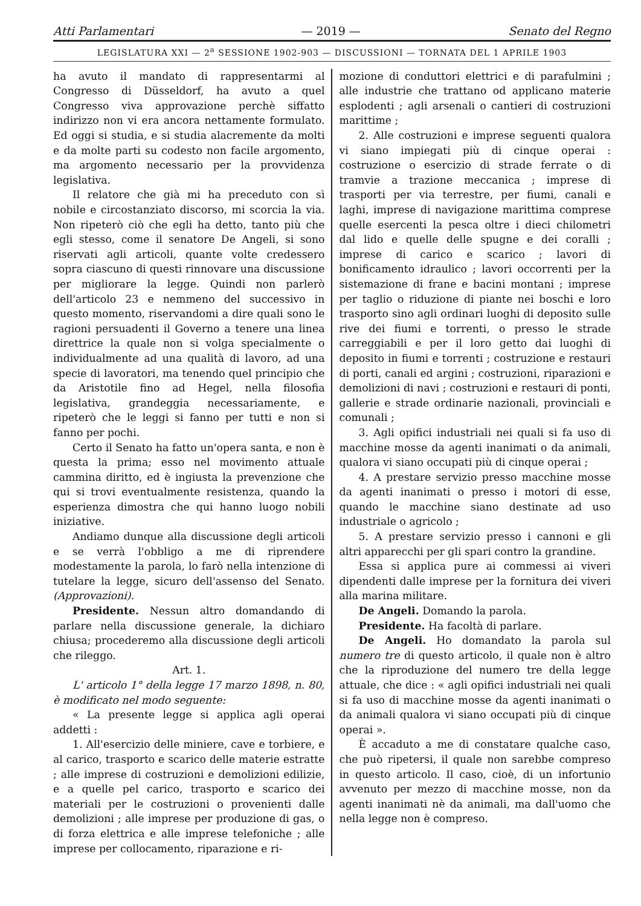Atti Parlamentari — 2019 — Senato del Regno
LEGISLATURA XXI — 2<sup>a</sup> SESSIONE 1902-903 — DISCUSSIONI — TORNATA DEL 1 APRILE 1903
ha avuto il mandato di rappresentarmi al Congresso di Düsseldorf, ha avuto a quel Congresso viva approvazione perchè siffatto indirizzo non vi era ancora nettamente formulato. Ed oggi si studia, e si studia alacremente da molti e da molte parti su codesto non facile argomento, ma argomento necessario per la provvidenza legislativa.
Il relatore che già mi ha preceduto con sì nobile e circostanziato discorso, mi scorcia la via. Non ripeterò ciò che egli ha detto, tanto più che egli stesso, come il senatore De Angeli, si sono riservati agli articoli, quante volte credessero sopra ciascuno di questi rinnovare una discussione per migliorare la legge. Quindi non parlerò dell'articolo 23 e nemmeno del successivo in questo momento, riservandomi a dire quali sono le ragioni persuadenti il Governo a tenere una linea direttrice la quale non si volga specialmente o individualmente ad una qualità di lavoro, ad una specie di lavoratori, ma tenendo quel principio che da Aristotile fino ad Hegel, nella filosofia legislativa, grandeggia necessariamente, e ripeterò che le leggi si fanno per tutti e non si fanno per pochi.
Certo il Senato ha fatto un'opera santa, e non è questa la prima; esso nel movimento attuale cammina diritto, ed è ingiusta la prevenzione che qui si trovi eventualmente resistenza, quando la esperienza dimostra che qui hanno luogo nobili iniziative.
Andiamo dunque alla discussione degli articoli e se verrà l'obbligo a me di riprendere modestamente la parola, lo farò nella intenzione di tutelare la legge, sicuro dell'assenso del Senato. (Approvazioni).
Presidente. Nessun altro domandando di parlare nella discussione generale, la dichiaro chiusa; procederemo alla discussione degli articoli che rileggo.
Art. 1.
L' articolo 1° della legge 17 marzo 1898, n. 80, è modificato nel modo seguente:
« La presente legge si applica agli operai addetti :
1. All'esercizio delle miniere, cave e torbiere, e al carico, trasporto e scarico delle materie estratte ; alle imprese di costruzioni e demolizioni edilizie, e a quelle pel carico, trasporto e scarico dei materiali per le costruzioni o provenienti dalle demolizioni ; alle imprese per produzione di gas, o di forza elettrica e alle imprese telefoniche ; alle imprese per collocamento, riparazione e ri-
mozione di conduttori elettrici e di parafulmini ; alle industrie che trattano od applicano materie esplodenti ; agli arsenali o cantieri di costruzioni marittime ;
2. Alle costruzioni e imprese seguenti qualora vi siano impiegati più di cinque operai : costruzione o esercizio di strade ferrate o di tramvie a trazione meccanica ; imprese di trasporti per via terrestre, per fiumi, canali e laghi, imprese di navigazione marittima comprese quelle esercenti la pesca oltre i dieci chilometri dal lido e quelle delle spugne e dei coralli ; imprese di carico e scarico ; lavori di bonificamento idraulico ; lavori occorrenti per la sistemazione di frane e bacini montani ; imprese per taglio o riduzione di piante nei boschi e loro trasporto sino agli ordinari luoghi di deposito sulle rive dei fiumi e torrenti, o presso le strade carreggiabili e per il loro getto dai luoghi di deposito in fiumi e torrenti ; costruzione e restauri di porti, canali ed argini ; costruzioni, riparazioni e demolizioni di navi ; costruzioni e restauri di ponti, gallerie e strade ordinarie nazionali, provinciali e comunali ;
3. Agli opifici industriali nei quali si fa uso di macchine mosse da agenti inanimati o da animali, qualora vi siano occupati più di cinque operai ;
4. A prestare servizio presso macchine mosse da agenti inanimati o presso i motori di esse, quando le macchine siano destinate ad uso industriale o agricolo ;
5. A prestare servizio presso i cannoni e gli altri apparecchi per gli spari contro la grandine.
Essa si applica pure ai commessi ai viveri dipendenti dalle imprese per la fornitura dei viveri alla marina militare.
De Angeli. Domando la parola.
Presidente. Ha facoltà di parlare.
De Angeli. Ho domandato la parola sul numero tre di questo articolo, il quale non è altro che la riproduzione del numero tre della legge attuale, che dice : « agli opifici industriali nei quali si fa uso di macchine mosse da agenti inanimati o da animali qualora vi siano occupati più di cinque operai ».
È accaduto a me di constatare qualche caso, che può ripetersi, il quale non sarebbe compreso in questo articolo. Il caso, cioè, di un infortunio avvenuto per mezzo di macchine mosse, non da agenti inanimati nè da animali, ma dall'uomo che nella legge non è compreso.